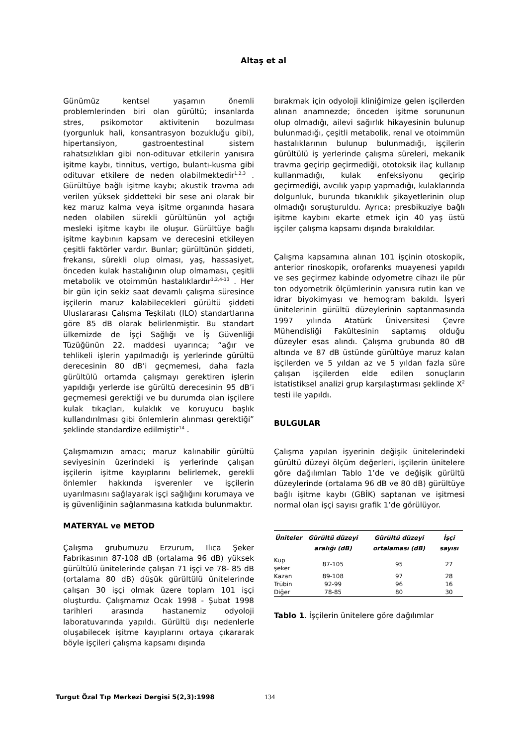Altaş et al
Günümüz kentsel yaşamın önemli problemlerinden biri olan gürültü; insanlarda stres, psikomotor aktivitenin bozulması (yorgunluk hali, konsantrasyon bozukluğu gibi), hipertansiyon, gastroentestinal sistem rahatsızlıkları gibi non-odituvar etkilerin yanısıra işitme kaybı, tinnitus, vertigo, bulantı-kusma gibi odituvar etkilere de neden olabilmektedir<sup>1,2,3</sup> . Gürültüye bağlı işitme kaybı; akustik travma adı verilen yüksek şiddetteki bir sese ani olarak bir kez maruz kalma veya işitme organında hasara neden olabilen sürekli gürültünün yol açtığı mesleki işitme kaybı ile oluşur. Gürültüye bağlı işitme kaybının kapsam ve derecesini etkileyen çeşitli faktörler vardır. Bunlar; gürültünün şiddeti, frekansı, sürekli olup olması, yaş, hassasiyet, önceden kulak hastalığının olup olmaması, çeşitli metabolik ve otoimmün hastalıklardır<sup>1,2,4-13</sup> . Her bir gün için sekiz saat devamlı çalışma süresince işçilerin maruz kalabilecekleri gürültü şiddeti Uluslararası Çalışma Teşkilatı (ILO) standartlarına göre 85 dB olarak belirlenmiştir. Bu standart ülkemizde de İşçi Sağlığı ve İş Güvenliği Tüzüğünün 22. maddesi uyarınca; “ağır ve tehlikeli işlerin yapılmadığı iş yerlerinde gürültü derecesinin 80 dB’i geçmemesi, daha fazla gürültülü ortamda çalışmayı gerektiren işlerin yapıldığı yerlerde ise gürültü derecesinin 95 dB’i geçmemesi gerektiği ve bu durumda olan işçilere kulak tıkaçları, kulaklık ve koruyucu başlık kullandırılması gibi önlemlerin alınması gerektiği” şeklinde standardize edilmiştir<sup>14</sup> .
Çalışmamızın amacı; maruz kalınabilir gürültü seviyesinin üzerindeki iş yerlerinde çalışan işçilerin işitme kayıplarını belirlemek, gerekli önlemler hakkında işverenler ve işçilerin uyarılmasını sağlayarak işçi sağlığını korumaya ve iş güvenliğinin sağlanmasına katkıda bulunmaktır.
MATERYAL ve METOD
Çalışma grubumuzu Erzurum, Ilıca Şeker Fabrikasının 87-108 dB (ortalama 96 dB) yüksek gürültülü ünitelerinde çalışan 71 işçi ve 78- 85 dB (ortalama 80 dB) düşük gürültülü ünitelerinde çalışan 30 işçi olmak üzere toplam 101 işçi oluşturdu. Çalışmamız Ocak 1998 - Şubat 1998 tarihleri arasında hastanemiz odyoloji laboratuvarında yapıldı. Gürültü dışı nedenlerle oluşabilecek işitme kayıplarını ortaya çıkararak böyle işçileri çalışma kapsamı dışında
bırakmak için odyoloji kliniğimize gelen işçilerden alınan anamnezde; önceden işitme sorununun olup olmadığı, ailevi sağırlık hikayesinin bulunup bulunmadığı, çeşitli metabolik, renal ve otoimmün hastalıklarının bulunup bulunmadığı, işçilerin gürültülü iş yerlerinde çalışma süreleri, mekanik travma geçirip geçirmediği, ototoksik ilaç kullanıp kullanmadığı, kulak enfeksiyonu geçirip geçirmediği, avcılık yapıp yapmadığı, kulaklarında dolgunluk, burunda tıkanıklık şikayetlerinin olup olmadığı soruşturuldu. Ayrıca; presbikuziye bağlı işitme kaybını ekarte etmek için 40 yaş üstü işçiler çalışma kapsamı dışında bırakıldılar.
Çalışma kapsamına alınan 101 işçinin otoskopik, anterior rinoskopik, orofarenks muayenesi yapıldı ve ses geçirmez kabinde odyometre cihazı ile pür ton odyometrik ölçümlerinin yanısıra rutin kan ve idrar biyokimyası ve hemogram bakıldı. İşyeri ünitelerinin gürültü düzeylerinin saptanmasında 1997 yılında Atatürk Üniversitesi Çevre Mühendisliği Fakültesinin saptamış olduğu düzeyler esas alındı. Çalışma grubunda 80 dB altında ve 87 dB üstünde gürültüye maruz kalan işçilerden ve 5 yıldan az ve 5 yıldan fazla süre çalışan işçilerden elde edilen sonuçların istatistiksel analizi grup karşılaştırması şeklinde X<sup>2</sup> testi ile yapıldı.
BULGULAR
Çalışma yapılan işyerinin değişik ünitelerindeki gürültü düzeyi ölçüm değerleri, işçilerin ünitelere göre dağılımları Tablo 1’de ve değişik gürültü düzeylerinde (ortalama 96 dB ve 80 dB) gürültüye bağlı işitme kaybı (GBİK) saptanan ve işitmesi normal olan işçi sayısı grafik 1’de görülüyor.
| Üniteler | Gürültü düzeyi aralığı (dB) | Gürültü düzeyi ortalaması (dB) | İşçi sayısı |
| --- | --- | --- | --- |
| Küp şeker | 87-105 | 95 | 27 |
| Kazan | 89-108 | 97 | 28 |
| Trübin | 92-99 | 96 | 16 |
| Diğer | 78-85 | 80 | 30 |
Tablo 1. İşçilerin ünitelere göre dağılımlar
Turgut Özal Tıp Merkezi Dergisi 5(2,3):1998 134